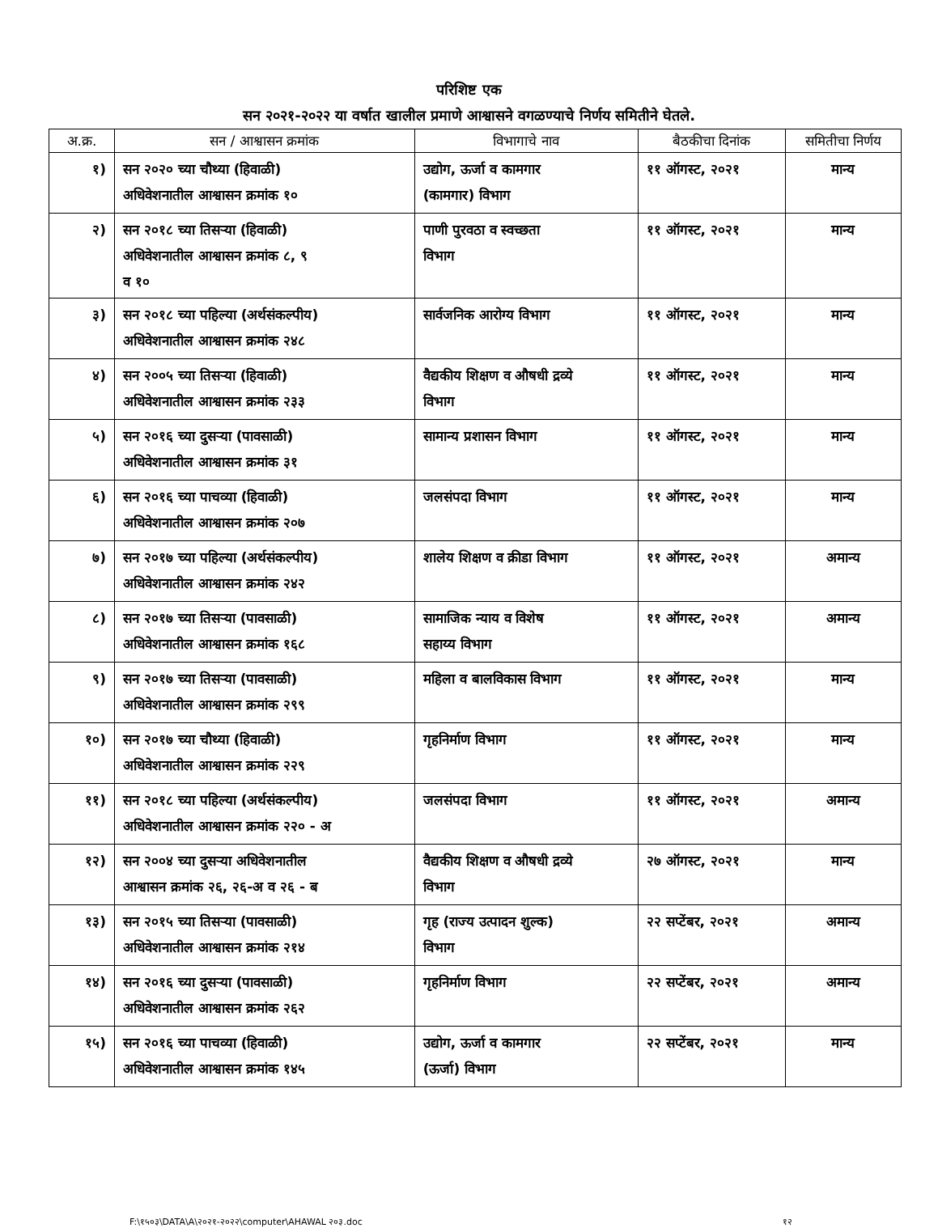परिशिष्ट एक
सन २०२१-२०२२ या वर्षात खालील प्रमाणे आश्वासने वगळण्याचे निर्णय समितीने घेतले.
| अ.क्र. | सन / आश्वासन क्रमांक | विभागाचे नाव | बैठकीचा दिनांक | समितीचा निर्णय |
| --- | --- | --- | --- | --- |
| १) | सन २०२० च्या चौथ्या (हिवाळी) अधिवेशनातील आश्वासन क्रमांक १० | उद्योग, ऊर्जा व कामगार (कामगार) विभाग | ११ ऑगस्ट, २०२१ | मान्य |
| २) | सन २०१८ च्या तिसऱ्या (हिवाळी) अधिवेशनातील आश्वासन क्रमांक ८, ९ व १० | पाणी पुरवठा व स्वच्छता विभाग | ११ ऑगस्ट, २०२१ | मान्य |
| ३) | सन २०१८ च्या पहिल्या (अर्थसंकल्पीय) अधिवेशनातील आश्वासन क्रमांक २४८ | सार्वजनिक आरोग्य विभाग | ११ ऑगस्ट, २०२१ | मान्य |
| ४) | सन २००५ च्या तिसऱ्या (हिवाळी) अधिवेशनातील आश्वासन क्रमांक २३३ | वैद्यकीय शिक्षण व औषधी द्रव्ये विभाग | ११ ऑगस्ट, २०२१ | मान्य |
| ५) | सन २०१६ च्या दुसऱ्या (पावसाळी) अधिवेशनातील आश्वासन क्रमांक ३१ | सामान्य प्रशासन विभाग | ११ ऑगस्ट, २०२१ | मान्य |
| ६) | सन २०१६ च्या पाचव्या (हिवाळी) अधिवेशनातील आश्वासन क्रमांक २०७ | जलसंपदा विभाग | ११ ऑगस्ट, २०२१ | मान्य |
| ७) | सन २०१७ च्या पहिल्या (अर्थसंकल्पीय) अधिवेशनातील आश्वासन क्रमांक २४२ | शालेय शिक्षण व क्रीडा विभाग | ११ ऑगस्ट, २०२१ | अमान्य |
| ८) | सन २०१७ च्या तिसऱ्या (पावसाळी) अधिवेशनातील आश्वासन क्रमांक १६८ | सामाजिक न्याय व विशेष सहाय्य विभाग | ११ ऑगस्ट, २०२१ | अमान्य |
| ९) | सन २०१७ च्या तिसऱ्या (पावसाळी) अधिवेशनातील आश्वासन क्रमांक २९९ | महिला व बालविकास विभाग | ११ ऑगस्ट, २०२१ | मान्य |
| १०) | सन २०१७ च्या चौथ्या (हिवाळी) अधिवेशनातील आश्वासन क्रमांक २२९ | गृहनिर्माण विभाग | ११ ऑगस्ट, २०२१ | मान्य |
| ११) | सन २०१८ च्या पहिल्या (अर्थसंकल्पीय) अधिवेशनातील आश्वासन क्रमांक २२० - अ | जलसंपदा विभाग | ११ ऑगस्ट, २०२१ | अमान्य |
| १२) | सन २००४ च्या दुसऱ्या अधिवेशनातील आश्वासन क्रमांक २६, २६-अ व २६ - ब | वैद्यकीय शिक्षण व औषधी द्रव्ये विभाग | २७ ऑगस्ट, २०२१ | मान्य |
| १३) | सन २०१५ च्या तिसऱ्या (पावसाळी) अधिवेशनातील आश्वासन क्रमांक २१४ | गृह (राज्य उत्पादन शुल्क) विभाग | २२ सप्टेंबर, २०२१ | अमान्य |
| १४) | सन २०१६ च्या दुसऱ्या (पावसाळी) अधिवेशनातील आश्वासन क्रमांक २६२ | गृहनिर्माण विभाग | २२ सप्टेंबर, २०२१ | अमान्य |
| १५) | सन २०१६ च्या पाचव्या (हिवाळी) अधिवेशनातील आश्वासन क्रमांक १४५ | उद्योग, ऊर्जा व कामगार (ऊर्जा) विभाग | २२ सप्टेंबर, २०२१ | मान्य |
F:\१५०३\DATA\A\२०२१-२०२२\computer\AHAWAL २०३.doc १२